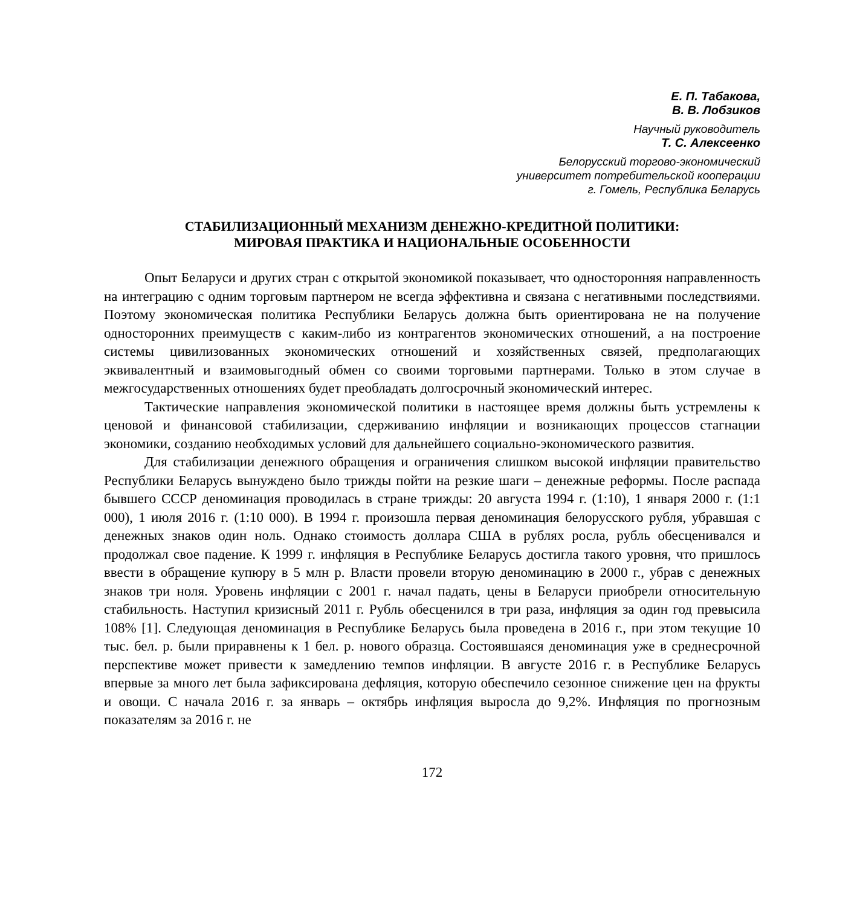Е. П. Табакова,
В. В. Лобзиков
Научный руководитель
Т. С. Алексеенко
Белорусский торгово-экономический
университет потребительской кооперации
г. Гомель, Республика Беларусь
СТАБИЛИЗАЦИОННЫЙ МЕХАНИЗМ ДЕНЕЖНО-КРЕДИТНОЙ ПОЛИТИКИ:
МИРОВАЯ ПРАКТИКА И НАЦИОНАЛЬНЫЕ ОСОБЕННОСТИ
Опыт Беларуси и других стран с открытой экономикой показывает, что односторонняя направленность на интеграцию с одним торговым партнером не всегда эффективна и связана с негативными последствиями. Поэтому экономическая политика Республики Беларусь должна быть ориентирована не на получение односторонних преимуществ с каким-либо из контрагентов экономических отношений, а на построение системы цивилизованных экономических отношений и хозяйственных связей, предполагающих эквивалентный и взаимовыгодный обмен со своими торговыми партнерами. Только в этом случае в межгосударственных отношениях будет преобладать долгосрочный экономический интерес.
Тактические направления экономической политики в настоящее время должны быть устремлены к ценовой и финансовой стабилизации, сдерживанию инфляции и возникающих процессов стагнации экономики, созданию необходимых условий для дальнейшего социально-экономического развития.
Для стабилизации денежного обращения и ограничения слишком высокой инфляции правительство Республики Беларусь вынуждено было трижды пойти на резкие шаги – денежные реформы. После распада бывшего СССР деноминация проводилась в стране трижды: 20 августа 1994 г. (1:10), 1 января 2000 г. (1:1 000), 1 июля 2016 г. (1:10 000). В 1994 г. произошла первая деноминация белорусского рубля, убравшая с денежных знаков один ноль. Однако стоимость доллара США в рублях росла, рубль обесценивался и продолжал свое падение. К 1999 г. инфляция в Республике Беларусь достигла такого уровня, что пришлось ввести в обращение купюру в 5 млн р. Власти провели вторую деноминацию в 2000 г., убрав с денежных знаков три ноля. Уровень инфляции с 2001 г. начал падать, цены в Беларуси приобрели относительную стабильность. Наступил кризисный 2011 г. Рубль обесценился в три раза, инфляция за один год превысила 108% [1]. Следующая деноминация в Республике Беларусь была проведена в 2016 г., при этом текущие 10 тыс. бел. р. были приравнены к 1 бел. р. нового образца. Состоявшаяся деноминация уже в среднесрочной перспективе может привести к замедлению темпов инфляции. В августе 2016 г. в Республике Беларусь впервые за много лет была зафиксирована дефляция, которую обеспечило сезонное снижение цен на фрукты и овощи. С начала 2016 г. за январь – октябрь инфляция выросла до 9,2%. Инфляция по прогнозным показателям за 2016 г. не
172